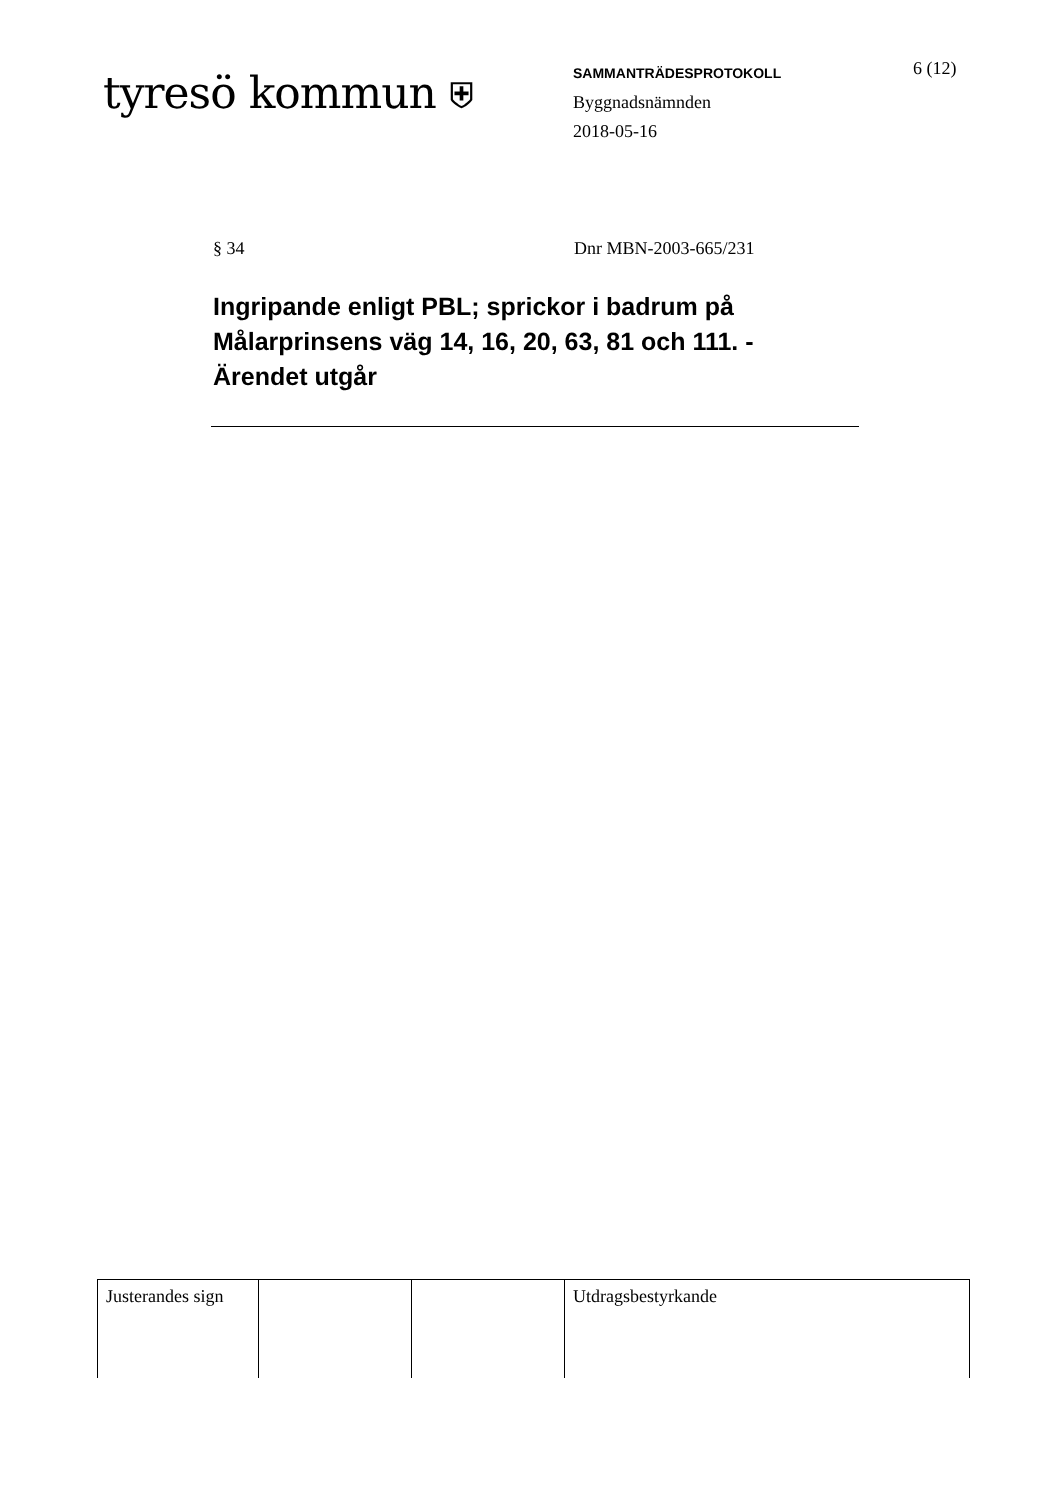tyresö kommun ⛨
SAMMANTRÄDESPROTOKOLL
Byggnadsnämnden
2018-05-16
6 (12)
§ 34 Dnr MBN-2003-665/231
Ingripande enligt PBL; sprickor i badrum på Målarprinsens väg 14, 16, 20, 63, 81 och 111. - Ärendet utgår
| Justerandes sign | | | Utdragsbestyrkande |